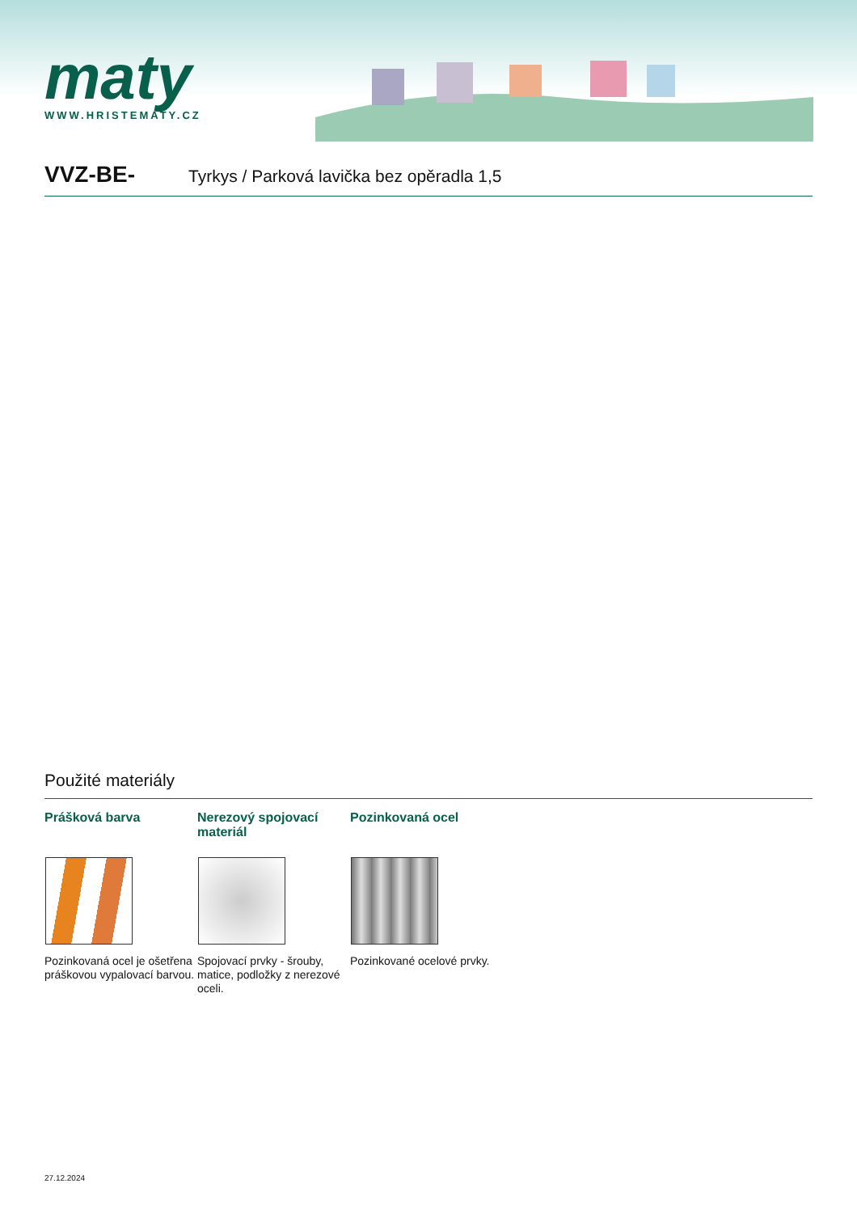maty
WWW.HRISTEMATY.CZ
VVZ-BE-
Tyrkys / Parková lavička bez opěradla 1,5
Použité materiály
Prášková barva
Pozinkovaná ocel je ošetřena práškovou vypalovací barvou.
Nerezový spojovací materiál
Spojovací prvky - šrouby, matice, podložky z nerezové oceli.
Pozinkovaná ocel
Pozinkované ocelové prvky.
27.12.2024